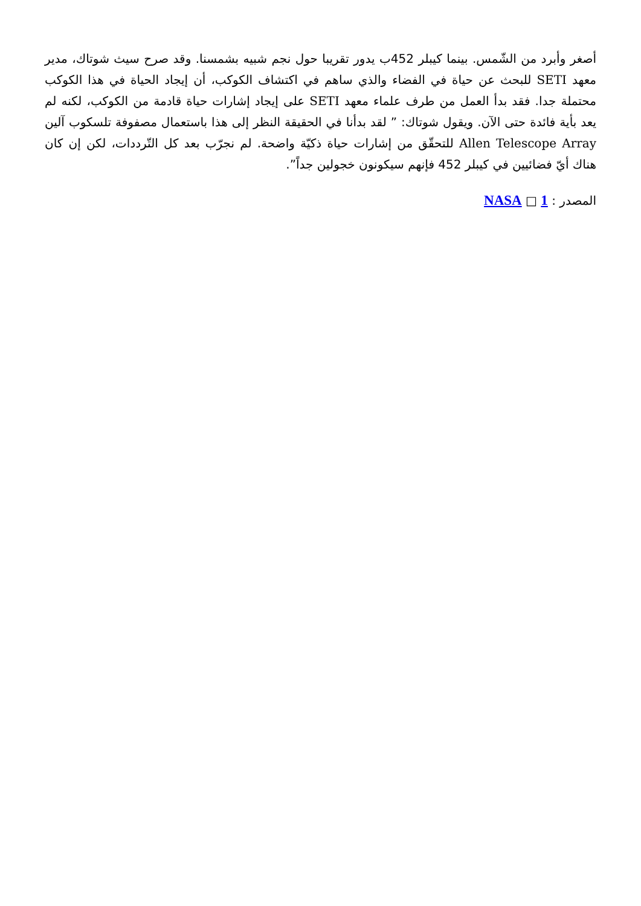أصغر وأبرد من الشّمس. بينما كيبلر 452ب يدور تقريبا حول نجم شبيه بشمسنا. وقد صرح سيث شوتاك، مدير معهد SETI للبحث عن حياة في الفضاء والذي ساهم في اكتشاف الكوكب، أن إيجاد الحياة في هذا الكوكب محتملة جدا. فقد بدأ العمل من طرف علماء معهد SETI على إيجاد إشارات حياة قادمة من الكوكب، لكنه لم يعد بأية فائدة حتى الآن. ويقول شوتاك: ” لقد بدأنا في الحقيقة النظر إلى هذا باستعمال مصفوفة تلسكوب آلين Allen Telescope Array للتحقّق من إشارات حياة ذكيّة واضحة. لم نجرّب بعد كل التّرددات، لكن إن كان هناك أيّ فضائيين في كيبلر 452 فإنهم سيكونون خجولين جداً”.
المصدر : 1 □ NASA